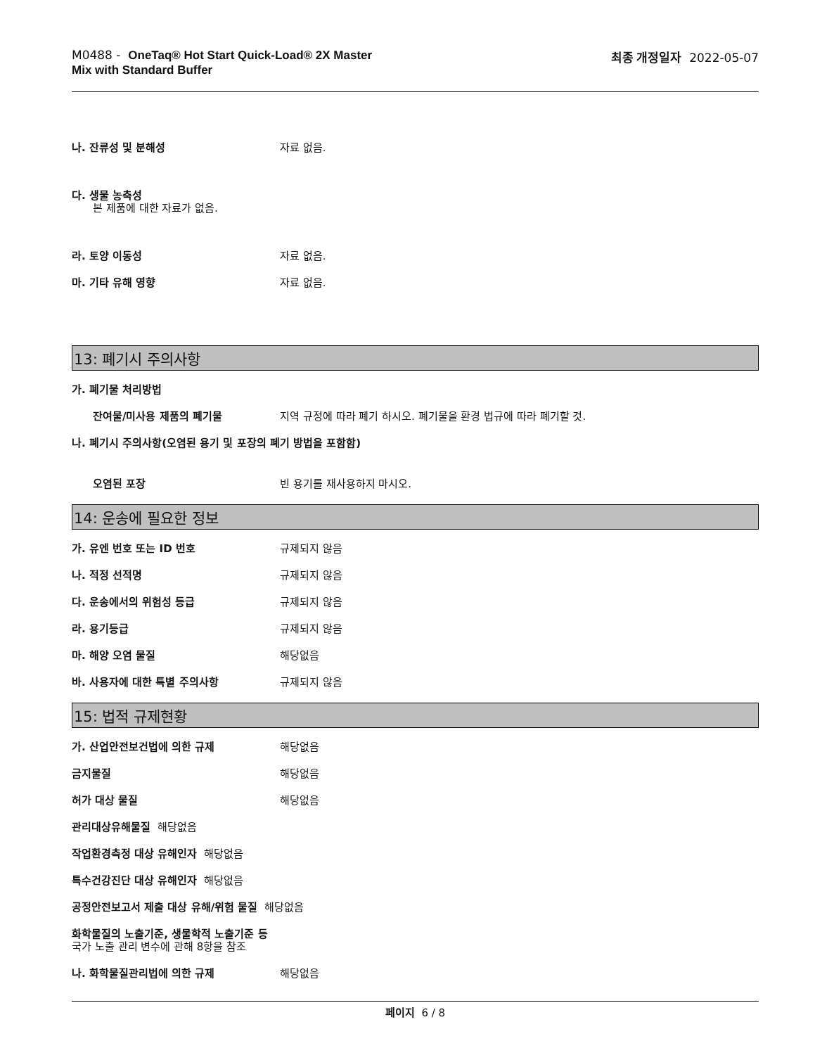M0488 - OneTaq® Hot Start Quick-Load® 2X Master
Mix with Standard Buffer
최종 개정일자 2022-05-07
나. 잔류성 및 분해성 자료 없음.
다. 생물 농축성
본 제품에 대한 자료가 없음.
라. 토양 이동성 자료 없음.
마. 기타 유해 영향 자료 없음.
13: 폐기시 주의사항
가. 폐기물 처리방법
잔여물/미사용 제품의 폐기물 지역 규정에 따라 폐기 하시오. 폐기물을 환경 법규에 따라 폐기할 것.
나. 폐기시 주의사항(오염된 용기 및 포장의 폐기 방법을 포함함)
오염된 포장 빈 용기를 재사용하지 마시오.
14: 운송에 필요한 정보
가. 유엔 번호 또는 ID 번호 규제되지 않음
나. 적정 선적명 규제되지 않음
다. 운송에서의 위험성 등급 규제되지 않음
라. 용기등급 규제되지 않음
마. 해양 오염 물질 해당없음
바. 사용자에 대한 특별 주의사항 규제되지 않음
15: 법적 규제현황
가. 산업안전보건법에 의한 규제 해당없음
금지물질 해당없음
허가 대상 물질 해당없음
관리대상유해물질 해당없음
작업환경측정 대상 유해인자 해당없음
특수건강진단 대상 유해인자 해당없음
공정안전보고서 제출 대상 유해/위험 물질 해당없음
화학물질의 노출기준, 생물학적 노출기준 등
국가 노출 관리 변수에 관해 8항을 참조
나. 화학물질관리법에 의한 규제 해당없음
페이지 6 / 8